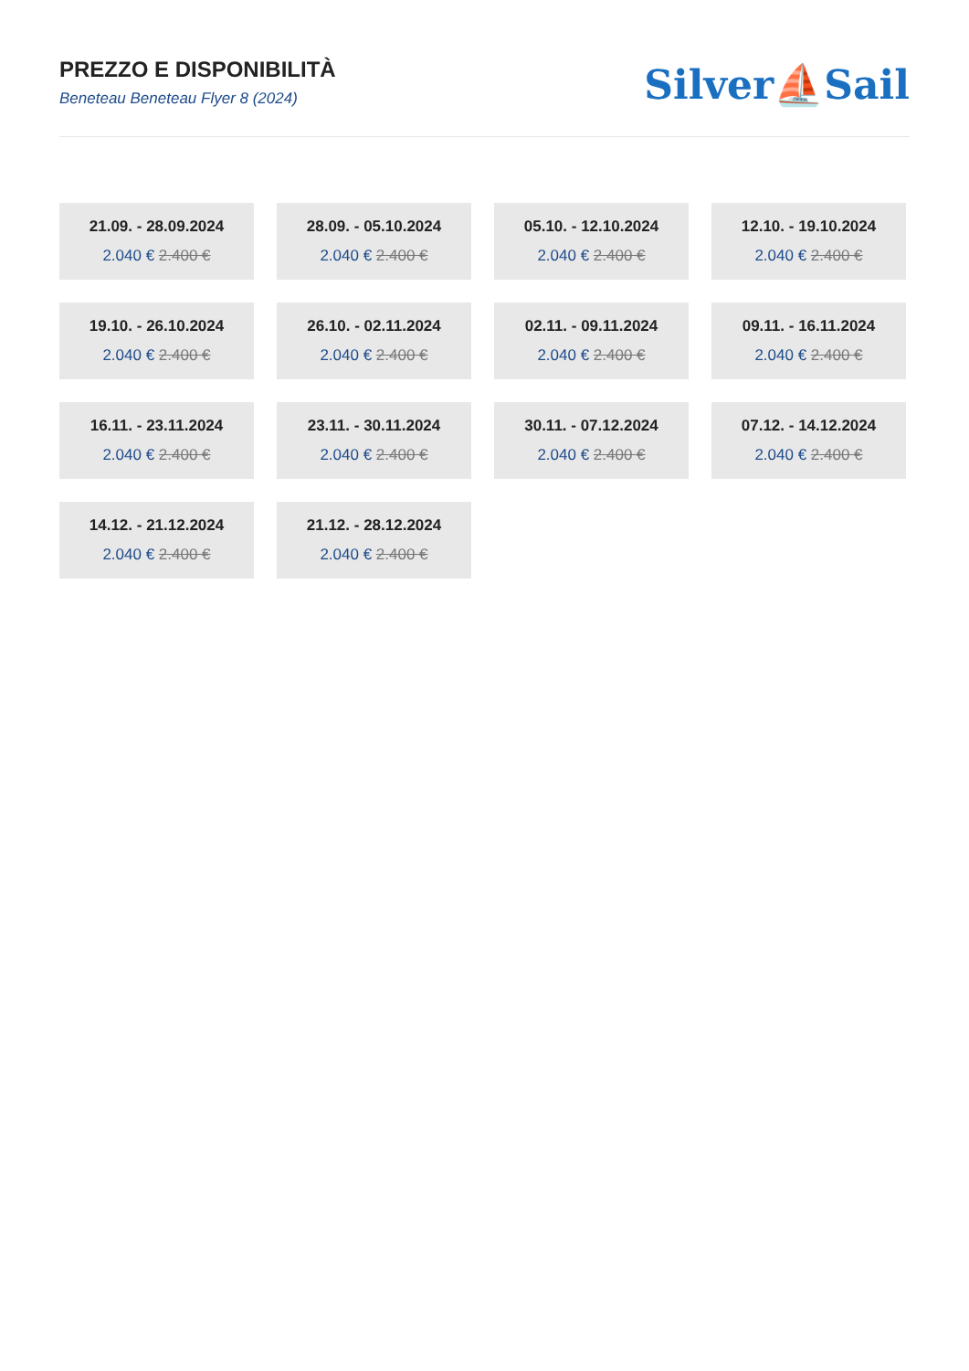PREZZO E DISPONIBILITÀ
Beneteau Beneteau Flyer 8 (2024)
Silver⛵Sail
21.09. - 28.09.2024
2.040 € 2.400 €
28.09. - 05.10.2024
2.040 € 2.400 €
05.10. - 12.10.2024
2.040 € 2.400 €
12.10. - 19.10.2024
2.040 € 2.400 €
19.10. - 26.10.2024
2.040 € 2.400 €
26.10. - 02.11.2024
2.040 € 2.400 €
02.11. - 09.11.2024
2.040 € 2.400 €
09.11. - 16.11.2024
2.040 € 2.400 €
16.11. - 23.11.2024
2.040 € 2.400 €
23.11. - 30.11.2024
2.040 € 2.400 €
30.11. - 07.12.2024
2.040 € 2.400 €
07.12. - 14.12.2024
2.040 € 2.400 €
14.12. - 21.12.2024
2.040 € 2.400 €
21.12. - 28.12.2024
2.040 € 2.400 €